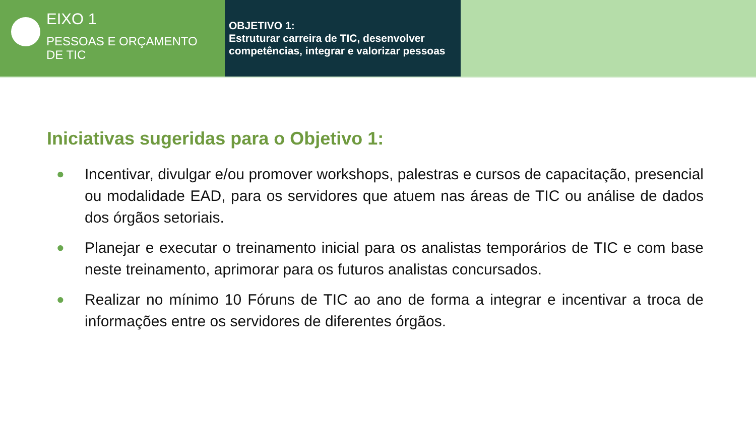EIXO 1
PESSOAS E ORÇAMENTO
DE TIC
OBJETIVO 1:
Estruturar carreira de TIC, desenvolver competências, integrar e valorizar pessoas
Iniciativas sugeridas para o Objetivo 1:
● Incentivar, divulgar e/ou promover workshops, palestras e cursos de capacitação, presencial ou modalidade EAD, para os servidores que atuem nas áreas de TIC ou análise de dados dos órgãos setoriais.
● Planejar e executar o treinamento inicial para os analistas temporários de TIC e com base neste treinamento, aprimorar para os futuros analistas concursados.
● Realizar no mínimo 10 Fóruns de TIC ao ano de forma a integrar e incentivar a troca de informações entre os servidores de diferentes órgãos.